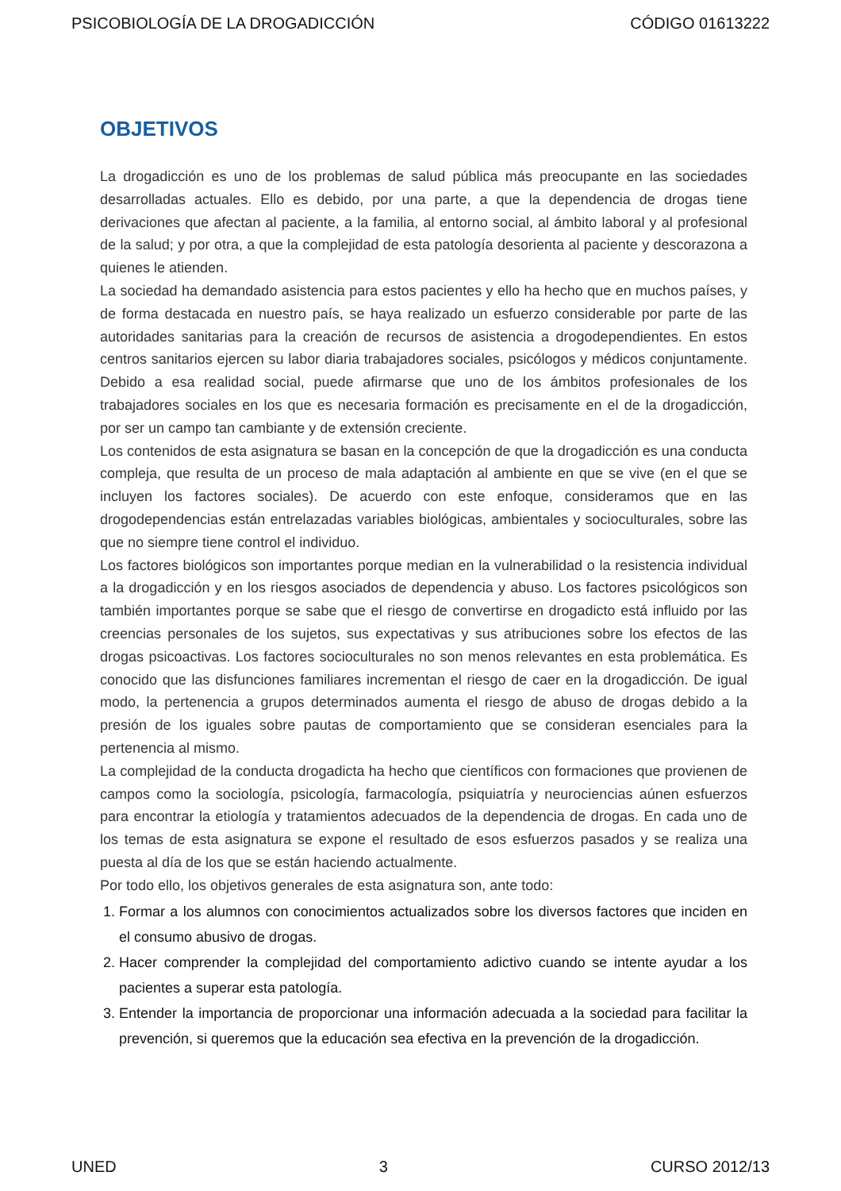PSICOBIOLOGÍA DE LA DROGADICCIÓN CÓDIGO 01613222
OBJETIVOS
La drogadicción es uno de los problemas de salud pública más preocupante en las sociedades desarrolladas actuales. Ello es debido, por una parte, a que la dependencia de drogas tiene derivaciones que afectan al paciente, a la familia, al entorno social, al ámbito laboral y al profesional de la salud; y por otra, a que la complejidad de esta patología desorienta al paciente y descorazona a quienes le atienden.
La sociedad ha demandado asistencia para estos pacientes y ello ha hecho que en muchos países, y de forma destacada en nuestro país, se haya realizado un esfuerzo considerable por parte de las autoridades sanitarias para la creación de recursos de asistencia a drogodependientes. En estos centros sanitarios ejercen su labor diaria trabajadores sociales, psicólogos y médicos conjuntamente. Debido a esa realidad social, puede afirmarse que uno de los ámbitos profesionales de los trabajadores sociales en los que es necesaria formación es precisamente en el de la drogadicción, por ser un campo tan cambiante y de extensión creciente.
Los contenidos de esta asignatura se basan en la concepción de que la drogadicción es una conducta compleja, que resulta de un proceso de mala adaptación al ambiente en que se vive (en el que se incluyen los factores sociales). De acuerdo con este enfoque, consideramos que en las drogodependencias están entrelazadas variables biológicas, ambientales y socioculturales, sobre las que no siempre tiene control el individuo.
Los factores biológicos son importantes porque median en la vulnerabilidad o la resistencia individual a la drogadicción y en los riesgos asociados de dependencia y abuso. Los factores psicológicos son también importantes porque se sabe que el riesgo de convertirse en drogadicto está influido por las creencias personales de los sujetos, sus expectativas y sus atribuciones sobre los efectos de las drogas psicoactivas. Los factores socioculturales no son menos relevantes en esta problemática. Es conocido que las disfunciones familiares incrementan el riesgo de caer en la drogadicción. De igual modo, la pertenencia a grupos determinados aumenta el riesgo de abuso de drogas debido a la presión de los iguales sobre pautas de comportamiento que se consideran esenciales para la pertenencia al mismo.
La complejidad de la conducta drogadicta ha hecho que científicos con formaciones que provienen de campos como la sociología, psicología, farmacología, psiquiatría y neurociencias aúnen esfuerzos para encontrar la etiología y tratamientos adecuados de la dependencia de drogas. En cada uno de los temas de esta asignatura se expone el resultado de esos esfuerzos pasados y se realiza una puesta al día de los que se están haciendo actualmente.
Por todo ello, los objetivos generales de esta asignatura son, ante todo:
1. Formar a los alumnos con conocimientos actualizados sobre los diversos factores que inciden en el consumo abusivo de drogas.
2. Hacer comprender la complejidad del comportamiento adictivo cuando se intente ayudar a los pacientes a superar esta patología.
3. Entender la importancia de proporcionar una información adecuada a la sociedad para facilitar la prevención, si queremos que la educación sea efectiva en la prevención de la drogadicción.
UNED 3 CURSO 2012/13